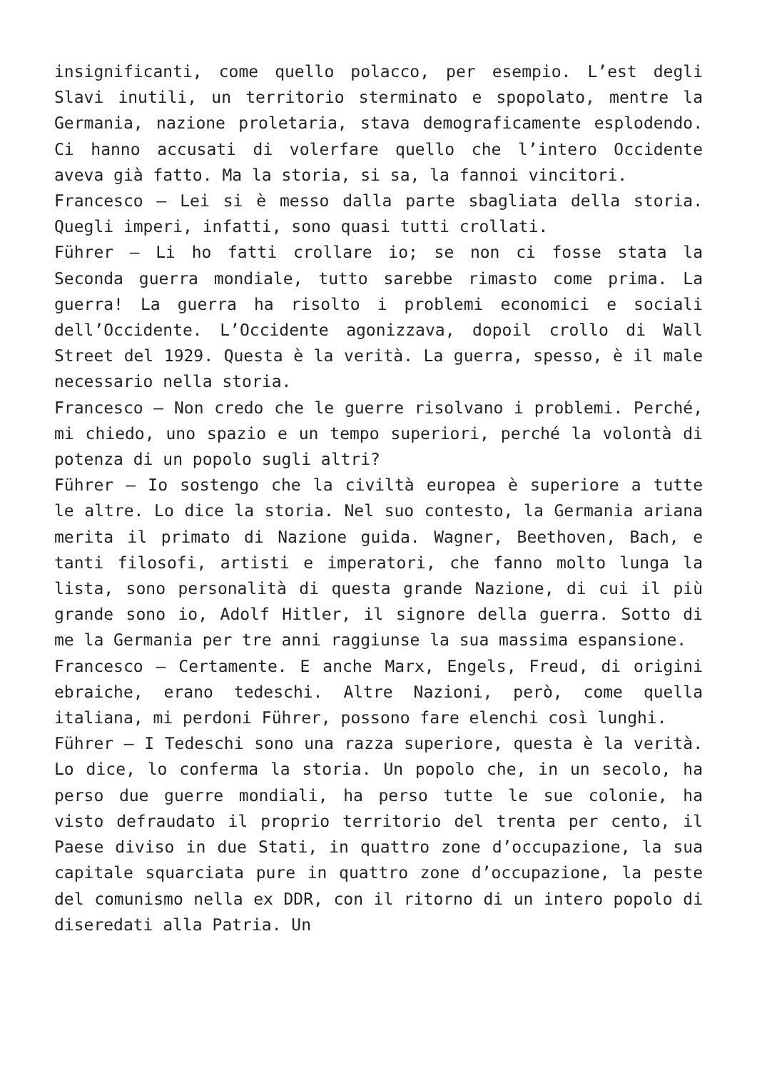insignificanti, come quello polacco, per esempio. L’est degli Slavi inutili, un territorio sterminato e spopolato, mentre la Germania, nazione proletaria, stava demograficamente esplodendo. Ci hanno accusati di volerfare quello che l’intero Occidente aveva già fatto. Ma la storia, si sa, la fannoi vincitori.
Francesco – Lei si è messo dalla parte sbagliata della storia. Quegli imperi, infatti, sono quasi tutti crollati.
Führer – Li ho fatti crollare io; se non ci fosse stata la Seconda guerra mondiale, tutto sarebbe rimasto come prima. La guerra! La guerra ha risolto i problemi economici e sociali dell’Occidente. L’Occidente agonizzava, dopoil crollo di Wall Street del 1929. Questa è la verità. La guerra, spesso, è il male necessario nella storia.
Francesco – Non credo che le guerre risolvano i problemi. Perché, mi chiedo, uno spazio e un tempo superiori, perché la volontà di potenza di un popolo sugli altri?
Führer – Io sostengo che la civiltà europea è superiore a tutte le altre. Lo dice la storia. Nel suo contesto, la Germania ariana merita il primato di Nazione guida. Wagner, Beethoven, Bach, e tanti filosofi, artisti e imperatori, che fanno molto lunga la lista, sono personalità di questa grande Nazione, di cui il più grande sono io, Adolf Hitler, il signore della guerra. Sotto di me la Germania per tre anni raggiunse la sua massima espansione.
Francesco – Certamente. E anche Marx, Engels, Freud, di origini ebraiche, erano tedeschi. Altre Nazioni, però, come quella italiana, mi perdoni Führer, possono fare elenchi così lunghi.
Führer – I Tedeschi sono una razza superiore, questa è la verità. Lo dice, lo conferma la storia. Un popolo che, in un secolo, ha perso due guerre mondiali, ha perso tutte le sue colonie, ha visto defraudato il proprio territorio del trenta per cento, il Paese diviso in due Stati, in quattro zone d’occupazione, la sua capitale squarciata pure in quattro zone d’occupazione, la peste del comunismo nella ex DDR, con il ritorno di un intero popolo di diseredati alla Patria. Un